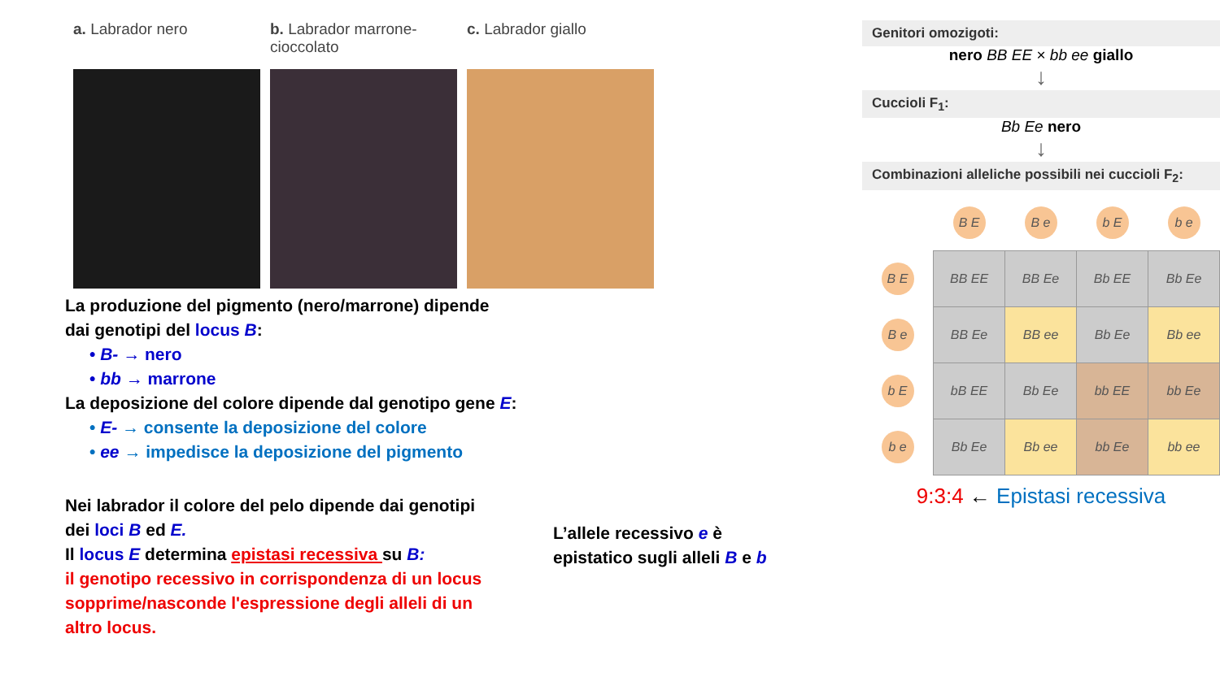a. Labrador nero b. Labrador marrone-cioccolato
c. Labrador giallo
La produzione del pigmento (nero/marrone) dipende
dai genotipi del locus B:
• B- → nero
• bb → marrone
La deposizione del colore dipende dal genotipo gene E:
• E- → consente la deposizione del colore
• ee → impedisce la deposizione del pigmento
Nei labrador il colore del pelo dipende dai genotipi dei loci B ed E.
Il locus E determina epistasi recessiva su B:
il genotipo recessivo in corrispondenza di un locus sopprime/nasconde l'espressione degli alleli di un altro locus.
L’allele recessivo e è epistatico sugli alleli B e b
Genitori omozigoti:
nero BB EE × bb ee giallo
↓
Cuccioli F<sub>1</sub>:
Bb Ee nero
↓
Combinazioni alleliche possibili nei cuccioli F<sub>2</sub>:
| | B E | B e | b E | b e |
| B E | BB EE | BB Ee | Bb EE | Bb Ee |
| B e | BB Ee | BB ee | Bb Ee | Bb ee |
| b E | bB EE | Bb Ee | bb EE | bb Ee |
| b e | Bb Ee | Bb ee | bb Ee | bb ee |
9:3:4 ← Epistasi recessiva